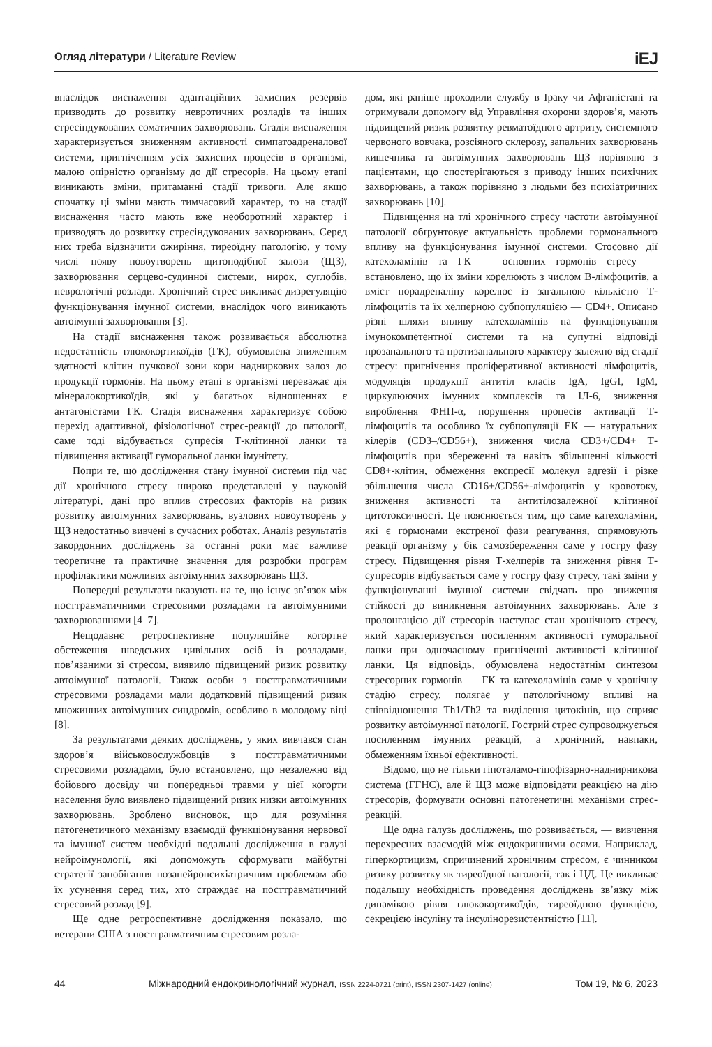Огляд літератури / Literature Review iEJ
внаслідок виснаження адаптаційних захисних резервів призводить до розвитку невротичних розладів та інших стресіндукованих соматичних захворювань. Стадія виснаження характеризується зниженням активності симпатоадреналової системи, пригніченням усіх захисних процесів в організмі, малою опірністю організму до дії стресорів. На цьому етапі виникають зміни, притаманні стадії тривоги. Але якщо спочатку ці зміни мають тимчасовий характер, то на стадії виснаження часто мають вже необоротний характер і призводять до розвитку стресіндукованих захворювань. Серед них треба відзначити ожиріння, тиреоїдну патологію, у тому числі появу новоутворень щитоподібної залози (ЩЗ), захворювання серцево-судинної системи, нирок, суглобів, неврологічні розлади. Хронічний стрес викликає дизрегуляцію функціонування імунної системи, внаслідок чого виникають автоімунні захворювання [3].
На стадії виснаження також розвивається абсолютна недостатність глюкокортикоїдів (ГК), обумовлена зниженням здатності клітин пучкової зони кори надниркових залоз до продукції гормонів. На цьому етапі в організмі переважає дія мінералокортикоїдів, які у багатьох відношеннях є антагоністами ГК. Стадія виснаження характеризує собою перехід адаптивної, фізіологічної стрес-реакції до патології, саме тоді відбувається супресія Т-клітинної ланки та підвищення активації гуморальної ланки імунітету.
Попри те, що дослідження стану імунної системи під час дії хронічного стресу широко представлені у науковій літературі, дані про вплив стресових факторів на ризик розвитку автоімунних захворювань, вузлових новоутворень у ЩЗ недостатньо вивчені в сучасних роботах. Аналіз результатів закордонних досліджень за останні роки має важливе теоретичне та практичне значення для розробки програм профілактики можливих автоімунних захворювань ЩЗ.
Попередні результати вказують на те, що існує зв’язок між посттравматичними стресовими розладами та автоімунними захворюваннями [4–7].
Нещодавнє ретроспективне популяційне когортне обстеження шведських цивільних осіб із розладами, пов’язаними зі стресом, виявило підвищений ризик розвитку автоімунної патології. Також особи з посттравматичними стресовими розладами мали додатковий підвищений ризик множинних автоімунних синдромів, особливо в молодому віці [8].
За результатами деяких досліджень, у яких вивчався стан здоров’я військовослужбовців з посттравматичними стресовими розладами, було встановлено, що незалежно від бойового досвіду чи попередньої травми у цієї когорти населення було виявлено підвищений ризик низки автоімунних захворювань. Зроблено висновок, що для розуміння патогенетичного механізму взаємодії функціонування нервової та імунної систем необхідні подальші дослідження в галузі нейроімунології, які допоможуть сформувати майбутні стратегії запобігання позанейропсихіатричним проблемам або їх усунення серед тих, хто страждає на посттравматичний стресовий розлад [9].
Ще одне ретроспективне дослідження показало, що ветерани США з посттравматичним стресовим розла-
дом, які раніше проходили службу в Іраку чи Афганістані та отримували допомогу від Управління охорони здоров’я, мають підвищений ризик розвитку ревматоїдного артриту, системного червоного вовчака, розсіяного склерозу, запальних захворювань кишечника та автоімунних захворювань ЩЗ порівняно з пацієнтами, що спостерігаються з приводу інших психічних захворювань, а також порівняно з людьми без психіатричних захворювань [10].
Підвищення на тлі хронічного стресу частоти автоімунної патології обґрунтовує актуальність проблеми гормонального впливу на функціонування імунної системи. Стосовно дії катехоламінів та ГК — основних гормонів стресу — встановлено, що їх зміни корелюють з числом В-лімфоцитів, а вміст норадреналіну корелює із загальною кількістю Т-лімфоцитів та їх хелперною субпопуляцією — CD4+. Описано різні шляхи впливу катехоламінів на функціонування імунокомпетентної системи та на супутні відповіді прозапального та протизапального характеру залежно від стадії стресу: пригнічення проліферативної активності лімфоцитів, модуляція продукції антитіл класів IgA, IgGI, IgM, циркулюючих імунних комплексів та ІЛ-6, зниження вироблення ФНП-α, порушення процесів активації Т-лімфоцитів та особливо їх субпопуляції ЕК — натуральних кілерів (CD3–/CD56+), зниження числа CD3+/CD4+ Т-лімфоцитів при збереженні та навіть збільшенні кількості CD8+-клітин, обмеження експресії молекул адгезії і різке збільшення числа CD16+/CD56+-лімфоцитів у кровотоку, зниження активності та антитілозалежної клітинної цитотоксичності. Це пояснюється тим, що саме катехоламіни, які є гормонами екстреної фази реагування, спрямовують реакції організму у бік самозбереження саме у гостру фазу стресу. Підвищення рівня Т-хелперів та зниження рівня Т-супресорів відбувається саме у гостру фазу стресу, такі зміни у функціонуванні імунної системи свідчать про зниження стійкості до виникнення автоімунних захворювань. Але з пролонгацією дії стресорів наступає стан хронічного стресу, який характеризується посиленням активності гуморальної ланки при одночасному пригніченні активності клітинної ланки. Ця відповідь, обумовлена недостатнім синтезом стресорних гормонів — ГК та катехоламінів саме у хронічну стадію стресу, полягає у патологічному впливі на співвідношення Th1/Th2 та виділення цитокінів, що сприяє розвитку автоімунної патології. Гострий стрес супроводжується посиленням імунних реакцій, а хронічний, навпаки, обмеженням їхньої ефективності.
Відомо, що не тільки гіпоталамо-гіпофізарно-наднирникова система (ГГНС), але й ЩЗ може відповідати реакцією на дію стресорів, формувати основні патогенетичні механізми стрес-реакцій.
Ще одна галузь досліджень, що розвивається, — вивчення перехресних взаємодій між ендокринними осями. Наприклад, гіперкортицизм, спричинений хронічним стресом, є чинником ризику розвитку як тиреоїдної патології, так і ЦД. Це викликає подальшу необхідність проведення досліджень зв’язку між динамікою рівня глюкокортикоїдів, тиреоїдною функцією, секрецією інсуліну та інсулінорезистентністю [11].
44 Міжнародний ендокринологічний журнал, ISSN 2224-0721 (print), ISSN 2307-1427 (online) Том 19, № 6, 2023